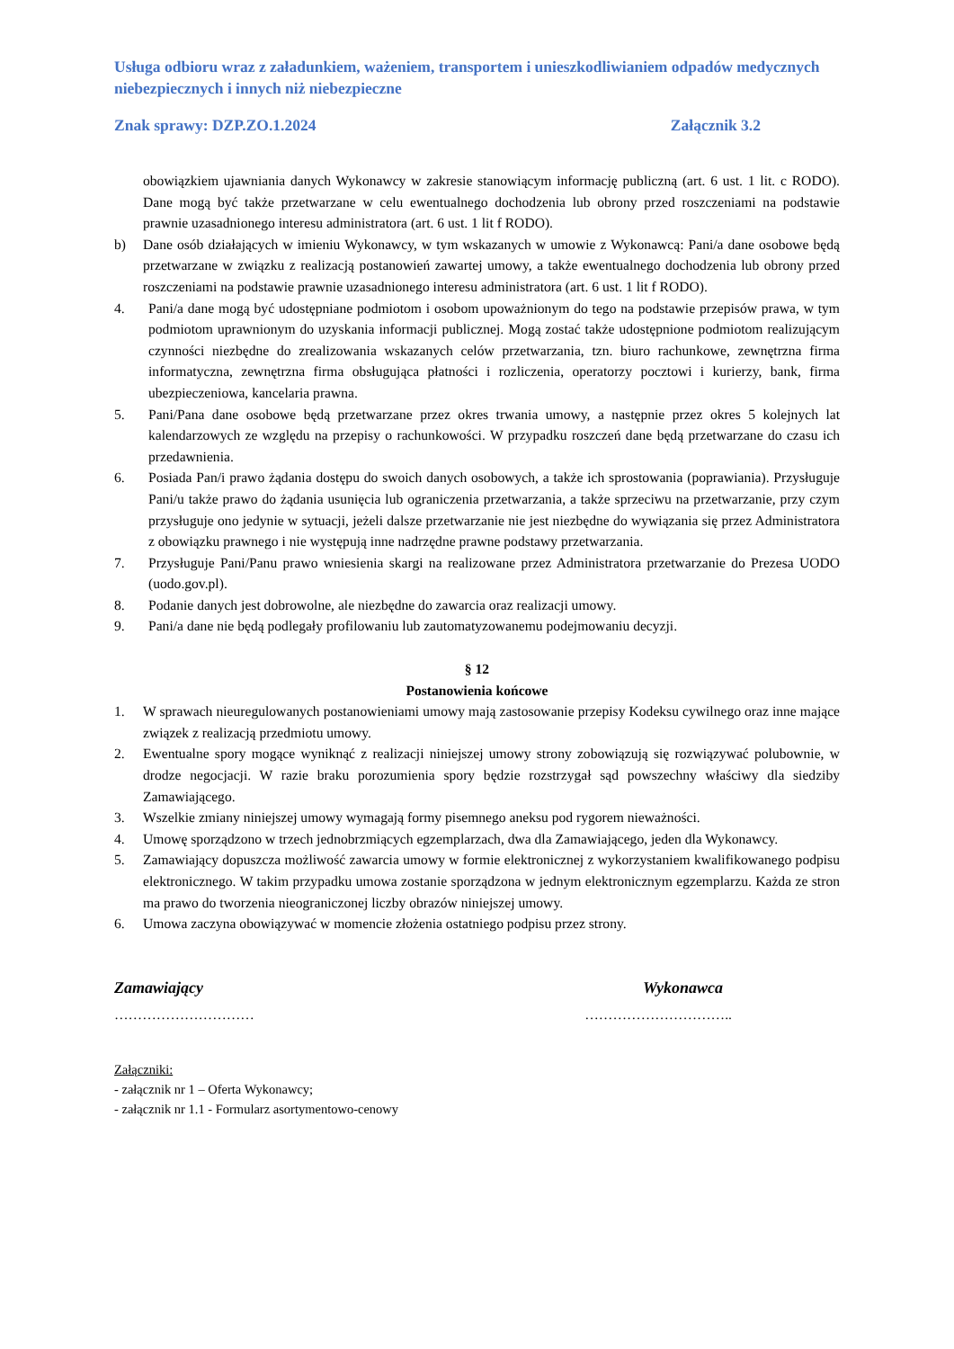Usługa odbioru wraz z załadunkiem, ważeniem, transportem i unieszkodliwianiem odpadów medycznych niebezpiecznych i innych niż niebezpieczne
Znak sprawy: DZP.ZO.1.2024 Załącznik 3.2
obowiązkiem ujawniania danych Wykonawcy w zakresie stanowiącym informację publiczną (art. 6 ust. 1 lit. c RODO). Dane mogą być także przetwarzane w celu ewentualnego dochodzenia lub obrony przed roszczeniami na podstawie prawnie uzasadnionego interesu administratora (art. 6 ust. 1 lit f RODO).
b) Dane osób działających w imieniu Wykonawcy, w tym wskazanych w umowie z Wykonawcą: Pani/a dane osobowe będą przetwarzane w związku z realizacją postanowień zawartej umowy, a także ewentualnego dochodzenia lub obrony przed roszczeniami na podstawie prawnie uzasadnionego interesu administratora (art. 6 ust. 1 lit f RODO).
4. Pani/a dane mogą być udostępniane podmiotom i osobom upoważnionym do tego na podstawie przepisów prawa, w tym podmiotom uprawnionym do uzyskania informacji publicznej. Mogą zostać także udostępnione podmiotom realizującym czynności niezbędne do zrealizowania wskazanych celów przetwarzania, tzn. biuro rachunkowe, zewnętrzna firma informatyczna, zewnętrzna firma obsługująca płatności i rozliczenia, operatorzy pocztowi i kurierzy, bank, firma ubezpieczeniowa, kancelaria prawna.
5. Pani/Pana dane osobowe będą przetwarzane przez okres trwania umowy, a następnie przez okres 5 kolejnych lat kalendarzowych ze względu na przepisy o rachunkowości. W przypadku roszczeń dane będą przetwarzane do czasu ich przedawnienia.
6. Posiada Pan/i prawo żądania dostępu do swoich danych osobowych, a także ich sprostowania (poprawiania). Przysługuje Pani/u także prawo do żądania usunięcia lub ograniczenia przetwarzania, a także sprzeciwu na przetwarzanie, przy czym przysługuje ono jedynie w sytuacji, jeżeli dalsze przetwarzanie nie jest niezbędne do wywiązania się przez Administratora z obowiązku prawnego i nie występują inne nadrzędne prawne podstawy przetwarzania.
7. Przysługuje Pani/Panu prawo wniesienia skargi na realizowane przez Administratora przetwarzanie do Prezesa UODO (uodo.gov.pl).
8. Podanie danych jest dobrowolne, ale niezbędne do zawarcia oraz realizacji umowy.
9. Pani/a dane nie będą podlegały profilowaniu lub zautomatyzowanemu podejmowaniu decyzji.
§ 12
Postanowienia końcowe
1. W sprawach nieuregulowanych postanowieniami umowy mają zastosowanie przepisy Kodeksu cywilnego oraz inne mające związek z realizacją przedmiotu umowy.
2. Ewentualne spory mogące wyniknąć z realizacji niniejszej umowy strony zobowiązują się rozwiązywać polubownie, w drodze negocjacji. W razie braku porozumienia spory będzie rozstrzygał sąd powszechny właściwy dla siedziby Zamawiającego.
3. Wszelkie zmiany niniejszej umowy wymagają formy pisemnego aneksu pod rygorem nieważności.
4. Umowę sporządzono w trzech jednobrzmiących egzemplarzach, dwa dla Zamawiającego, jeden dla Wykonawcy.
5. Zamawiający dopuszcza możliwość zawarcia umowy w formie elektronicznej z wykorzystaniem kwalifikowanego podpisu elektronicznego. W takim przypadku umowa zostanie sporządzona w jednym elektronicznym egzemplarzu. Każda ze stron ma prawo do tworzenia nieograniczonej liczby obrazów niniejszej umowy.
6. Umowa zaczyna obowiązywać w momencie złożenia ostatniego podpisu przez strony.
Zamawiający Wykonawca
………………………… …………………………..
Załączniki:
- załącznik nr 1 – Oferta Wykonawcy;
- załącznik nr 1.1 - Formularz asortymentowo-cenowy